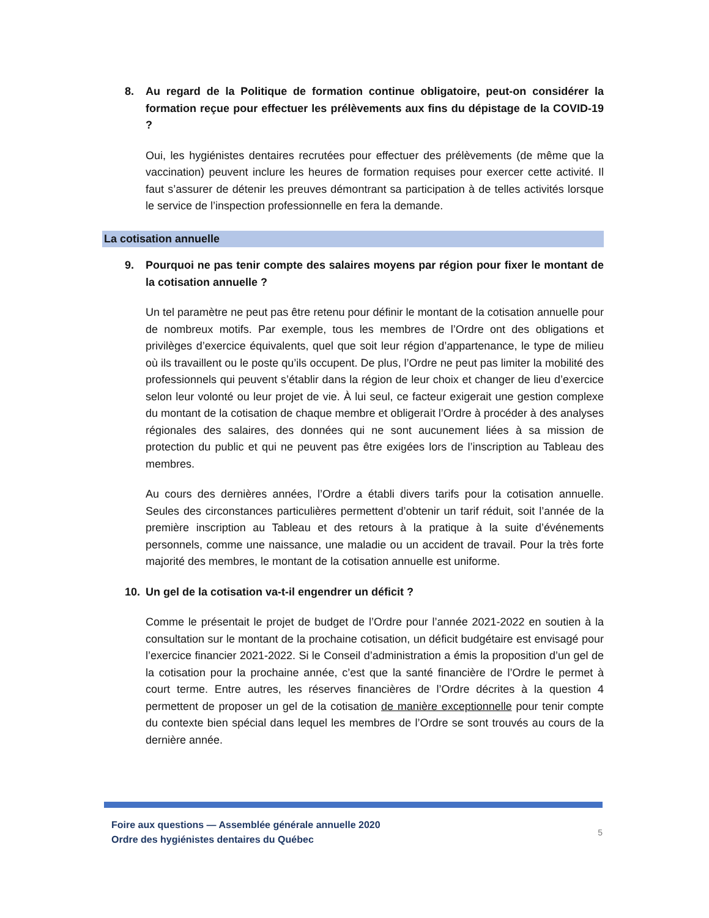8. Au regard de la Politique de formation continue obligatoire, peut-on considérer la formation reçue pour effectuer les prélèvements aux fins du dépistage de la COVID-19 ?
Oui, les hygiénistes dentaires recrutées pour effectuer des prélèvements (de même que la vaccination) peuvent inclure les heures de formation requises pour exercer cette activité. Il faut s’assurer de détenir les preuves démontrant sa participation à de telles activités lorsque le service de l’inspection professionnelle en fera la demande.
La cotisation annuelle
9. Pourquoi ne pas tenir compte des salaires moyens par région pour fixer le montant de la cotisation annuelle ?
Un tel paramètre ne peut pas être retenu pour définir le montant de la cotisation annuelle pour de nombreux motifs. Par exemple, tous les membres de l’Ordre ont des obligations et privilèges d’exercice équivalents, quel que soit leur région d’appartenance, le type de milieu où ils travaillent ou le poste qu’ils occupent. De plus, l’Ordre ne peut pas limiter la mobilité des professionnels qui peuvent s’établir dans la région de leur choix et changer de lieu d’exercice selon leur volonté ou leur projet de vie. À lui seul, ce facteur exigerait une gestion complexe du montant de la cotisation de chaque membre et obligerait l’Ordre à procéder à des analyses régionales des salaires, des données qui ne sont aucunement liées à sa mission de protection du public et qui ne peuvent pas être exigées lors de l’inscription au Tableau des membres.
Au cours des dernières années, l’Ordre a établi divers tarifs pour la cotisation annuelle. Seules des circonstances particulières permettent d’obtenir un tarif réduit, soit l’année de la première inscription au Tableau et des retours à la pratique à la suite d’événements personnels, comme une naissance, une maladie ou un accident de travail. Pour la très forte majorité des membres, le montant de la cotisation annuelle est uniforme.
10. Un gel de la cotisation va-t-il engendrer un déficit ?
Comme le présentait le projet de budget de l’Ordre pour l’année 2021-2022 en soutien à la consultation sur le montant de la prochaine cotisation, un déficit budgétaire est envisagé pour l’exercice financier 2021-2022. Si le Conseil d’administration a émis la proposition d’un gel de la cotisation pour la prochaine année, c’est que la santé financière de l’Ordre le permet à court terme. Entre autres, les réserves financières de l’Ordre décrites à la question 4 permettent de proposer un gel de la cotisation de manière exceptionnelle pour tenir compte du contexte bien spécial dans lequel les membres de l’Ordre se sont trouvés au cours de la dernière année.
Foire aux questions — Assemblée générale annuelle 2020
Ordre des hygiénistes dentaires du Québec
5